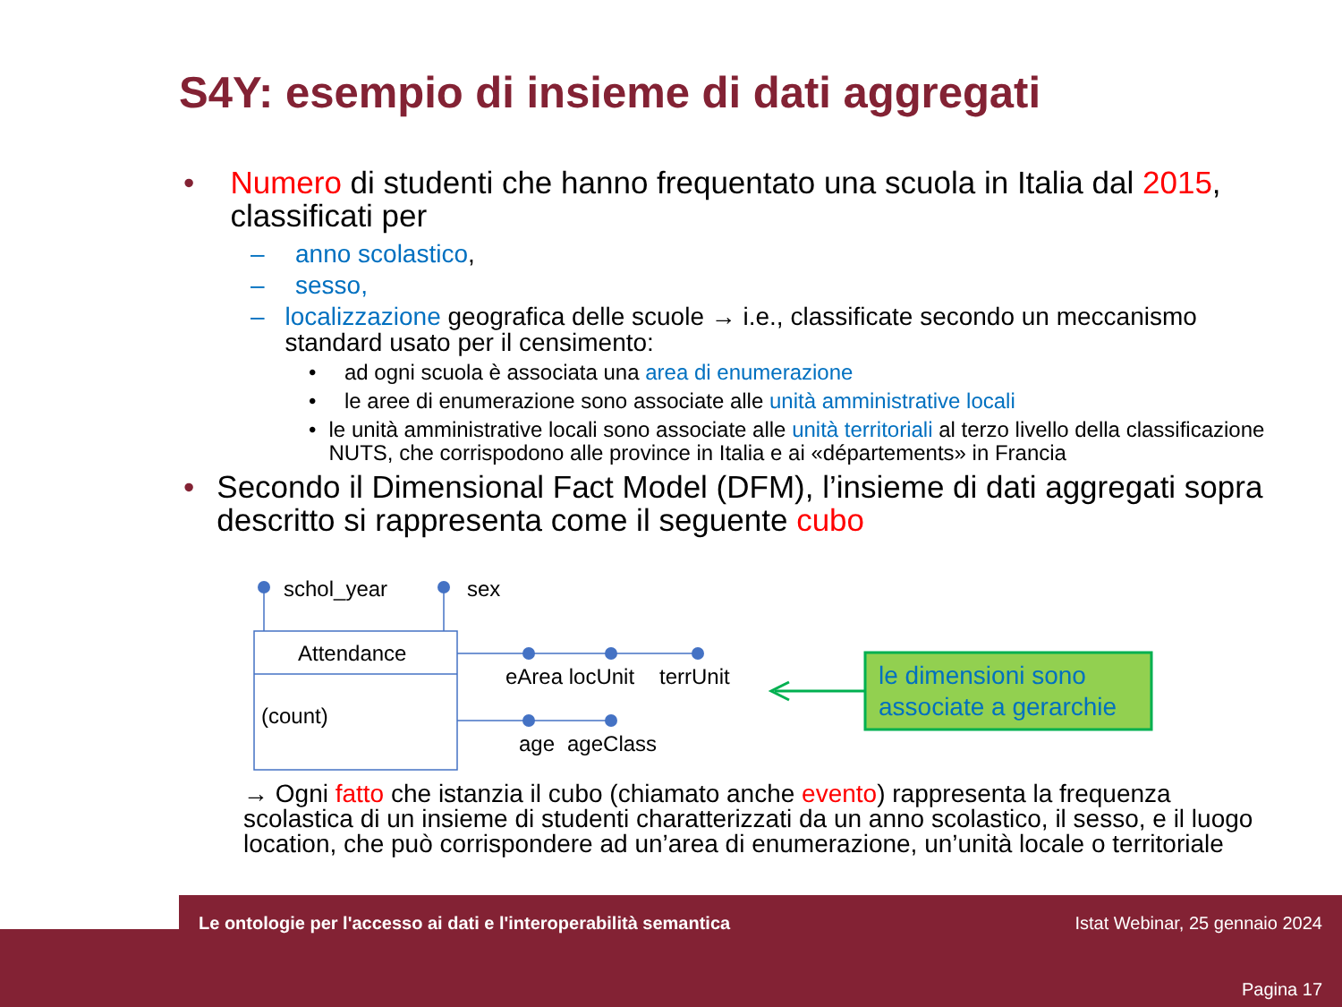S4Y: esempio di insieme di dati aggregati
• Numero di studenti che hanno frequentato una scuola in Italia dal 2015, classificati per
– anno scolastico,
– sesso,
– localizzazione geografica delle scuole → i.e., classificate secondo un meccanismo standard usato per il censimento:
• ad ogni scuola è associata una area di enumerazione
• le aree di enumerazione sono associate alle unità amministrative locali
• le unità amministrative locali sono associate alle unità territoriali al terzo livello della classificazione NUTS, che corrispodono alle province in Italia e ai «départements» in Francia
• Secondo il Dimensional Fact Model (DFM), l’insieme di dati aggregati sopra descritto si rappresenta come il seguente cubo
schol_year sex
Attendance
(count)
eArea locUnit terrUnit
age ageClass
le dimensioni sono associate a gerarchie
→ Ogni fatto che istanzia il cubo (chiamato anche evento) rappresenta la frequenza scolastica di un insieme di studenti charatterizzati da un anno scolastico, il sesso, e il luogo location, che può corrispondere ad un’area di enumerazione, un’unità locale o territoriale
Le ontologie per l'accesso ai dati e l'interoperabilità semantica
Istat Webinar, 25 gennaio 2024
Pagina 17